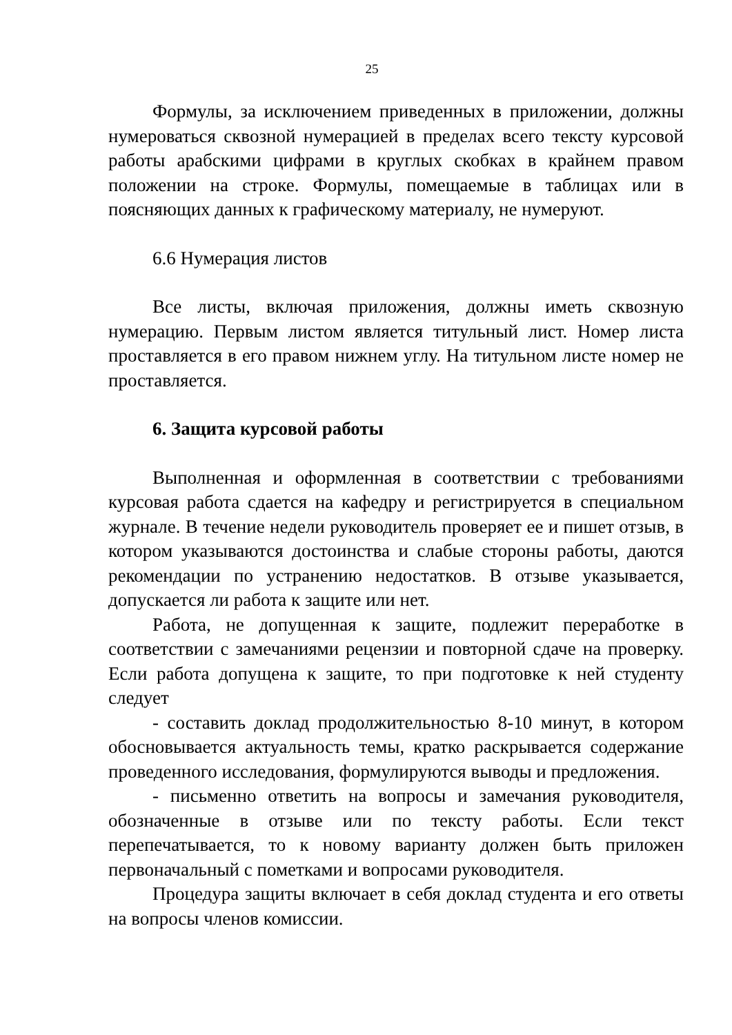25
Формулы, за исключением приведенных в приложении, должны нумероваться сквозной нумерацией в пределах всего тексту курсовой работы арабскими цифрами в круглых скобках в крайнем правом положении на строке. Формулы, помещаемые в таблицах или в поясняющих данных к графическому материалу, не нумеруют.
6.6 Нумерация листов
Все листы, включая приложения, должны иметь сквозную нумерацию. Первым листом является титульный лист. Номер листа проставляется в его правом нижнем углу. На титульном листе номер не проставляется.
6. Защита курсовой работы
Выполненная и оформленная в соответствии с требованиями курсовая работа сдается на кафедру и регистрируется в специальном журнале. В течение недели руководитель проверяет ее и пишет отзыв, в котором указываются достоинства и слабые стороны работы, даются рекомендации по устранению недостатков. В отзыве указывается, допускается ли работа к защите или нет.
Работа, не допущенная к защите, подлежит переработке в соответствии с замечаниями рецензии и повторной сдаче на проверку. Если работа допущена к защите, то при подготовке к ней студенту следует
- составить доклад продолжительностью 8-10 минут, в котором обосновывается актуальность темы, кратко раскрывается содержание проведенного исследования, формулируются выводы и предложения.
- письменно ответить на вопросы и замечания руководителя, обозначенные в отзыве или по тексту работы. Если текст перепечатывается, то к новому варианту должен быть приложен первоначальный с пометками и вопросами руководителя.
Процедура защиты включает в себя доклад студента и его ответы на вопросы членов комиссии.